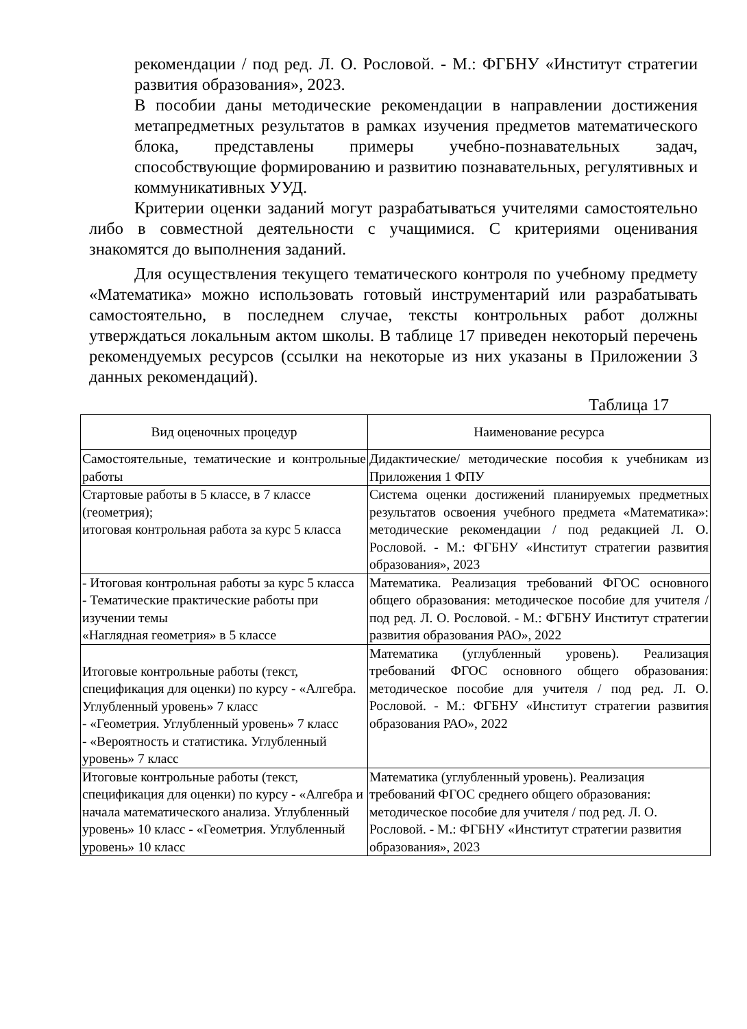рекомендации / под ред. Л. О. Рословой. - М.: ФГБНУ «Институт стратегии развития образования», 2023.
В пособии даны методические рекомендации в направлении достижения метапредметных результатов в рамках изучения предметов математического блока, представлены примеры учебно-познавательных задач, способствующие формированию и развитию познавательных, регулятивных и коммуникативных УУД.
Критерии оценки заданий могут разрабатываться учителями самостоятельно либо в совместной деятельности с учащимися. С критериями оценивания знакомятся до выполнения заданий.
Для осуществления текущего тематического контроля по учебному предмету «Математика» можно использовать готовый инструментарий или разрабатывать самостоятельно, в последнем случае, тексты контрольных работ должны утверждаться локальным актом школы. В таблице 17 приведен некоторый перечень рекомендуемых ресурсов (ссылки на некоторые из них указаны в Приложении 3 данных рекомендаций).
Таблица 17
| Вид оценочных процедур | Наименование ресурса |
| --- | --- |
| Самостоятельные, тематические и контрольные работы | Дидактические/ методические пособия к учебникам из Приложения 1 ФПУ |
| Стартовые работы в 5 классе, в 7 классе (геометрия); итоговая контрольная работа за курс 5 класса | Система оценки достижений планируемых предметных результатов освоения учебного предмета «Математика»: методические рекомендации / под редакцией Л. О. Рословой. - М.: ФГБНУ «Институт стратегии развития образования», 2023 |
| - Итоговая контрольная работы за курс 5 класса - Тематические практические работы при изучении темы «Наглядная геометрия» в 5 классе | Математика. Реализация требований ФГОС основного общего образования: методическое пособие для учителя / под ред. Л. О. Рословой. - М.: ФГБНУ Институт стратегии развития образования РАО», 2022 |
| Итоговые контрольные работы (текст, спецификация для оценки) по курсу - «Алгебра. Углубленный уровень» 7 класс - «Геометрия. Углубленный уровень» 7 класс - «Вероятность и статистика. Углубленный уровень» 7 класс | Математика (углубленный уровень). Реализация требований ФГОС основного общего образования: методическое пособие для учителя / под ред. Л. О. Рословой. - М.: ФГБНУ «Институт стратегии развития образования РАО», 2022 |
| Итоговые контрольные работы (текст, спецификация для оценки) по курсу - «Алгебра и начала математического анализа. Углубленный уровень» 10 класс - «Геометрия. Углубленный уровень» 10 класс | Математика (углубленный уровень). Реализация требований ФГОС среднего общего образования: методическое пособие для учителя / под ред. Л. О. Рословой. - М.: ФГБНУ «Институт стратегии развития образования», 2023 |